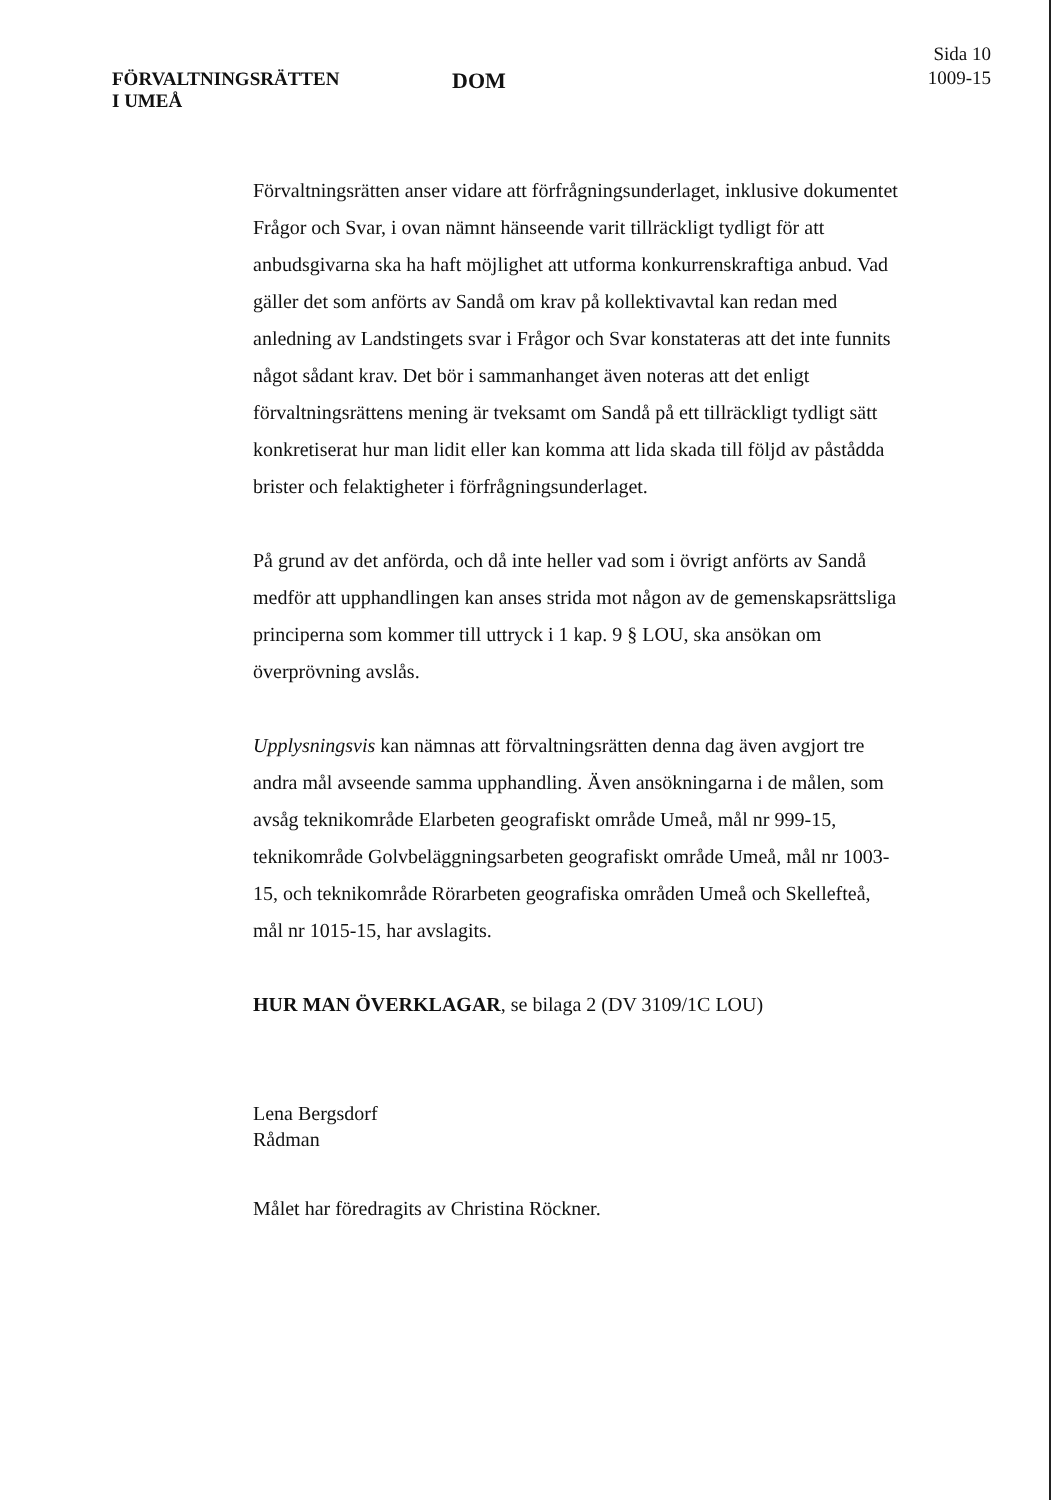FÖRVALTNINGSRÄTTEN
I UMEÅ
DOM
Sida 10
1009-15
Förvaltningsrätten anser vidare att förfrågningsunderlaget, inklusive dokumentet Frågor och Svar, i ovan nämnt hänseende varit tillräckligt tydligt för att anbudsgivarna ska ha haft möjlighet att utforma konkurrenskraftiga anbud. Vad gäller det som anförts av Sandå om krav på kollektivavtal kan redan med anledning av Landstingets svar i Frågor och Svar konstateras att det inte funnits något sådant krav. Det bör i sammanhanget även noteras att det enligt förvaltningsrättens mening är tveksamt om Sandå på ett tillräckligt tydligt sätt konkretiserat hur man lidit eller kan komma att lida skada till följd av påstådda brister och felaktigheter i förfrågningsunderlaget.
På grund av det anförda, och då inte heller vad som i övrigt anförts av Sandå medför att upphandlingen kan anses strida mot någon av de gemenskapsrättsliga principerna som kommer till uttryck i 1 kap. 9 § LOU, ska ansökan om överprövning avslås.
Upplysningsvis kan nämnas att förvaltningsrätten denna dag även avgjort tre andra mål avseende samma upphandling. Även ansökningarna i de målen, som avsåg teknikområde Elarbeten geografiskt område Umeå, mål nr 999-15, teknikområde Golvbeläggningsarbeten geografiskt område Umeå, mål nr 1003-15, och teknikområde Rörarbeten geografiska områden Umeå och Skellefteå, mål nr 1015-15, har avslagits.
HUR MAN ÖVERKLAGAR, se bilaga 2 (DV 3109/1C LOU)
Lena Bergsdorf
Rådman
Målet har föredragits av Christina Röckner.